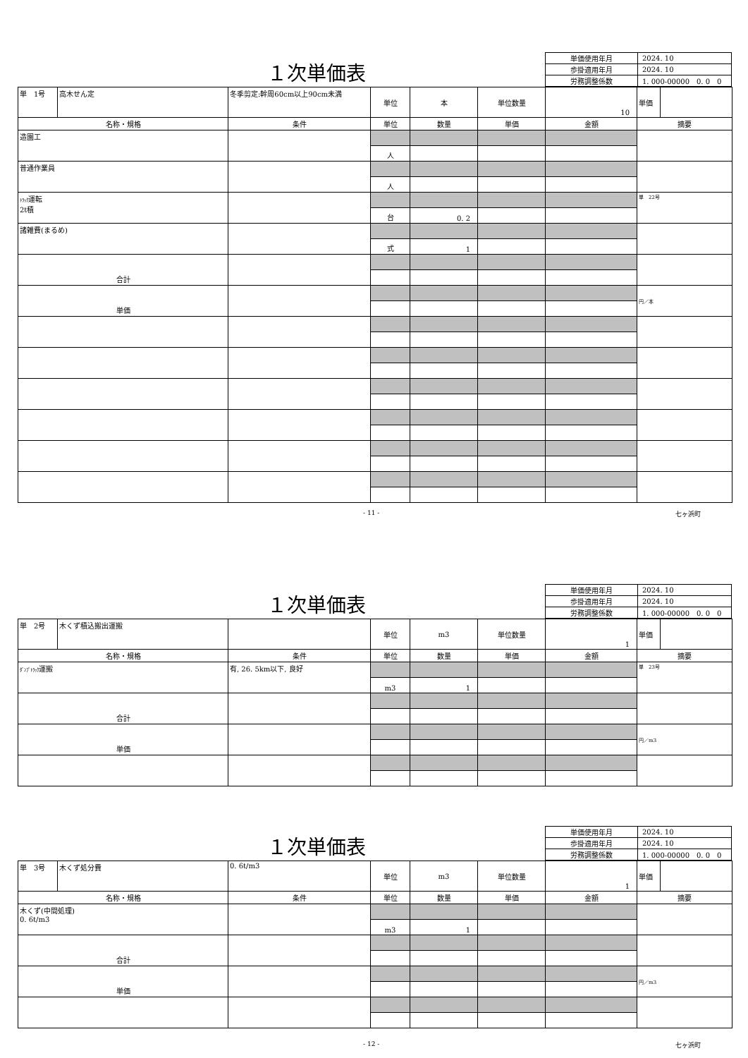１次単価表
| 単価使用年月 | 2024. 10 |
| 歩掛適用年月 | 2024. 10 |
| 労務調整係数 | 1. 000-00000 0. 0 0 |
| 単 1号 | 高木せん定 | 冬季剪定:幹周60cm以上90cm未満 | 単位 | 本 | 単位数量 | 10 | 単価 | |
| 名称・規格 | | 条件 | 単位 | 数量 | 単価 | 金額 | 摘要 | |
| 造園工 | | | | | | | | |
| | | | 人 | | | | | |
| 普通作業員 | | | | | | | | |
| | | | 人 | | | | | |
| ﾄﾗｯｸ 運転 2t積 | | | | | | | 単 22号 | |
| | | | 台 | 0. 2 | | | | |
| 諸雑費(まるめ) | | | | | | | | |
| | | | 式 | 1 | | | | |
| 合計 | | | | | | | | |
| 単価 | | | | | | | 円／本 | |
- 11 - 七ヶ浜町
１次単価表
| 単価使用年月 | 2024. 10 |
| 歩掛適用年月 | 2024. 10 |
| 労務調整係数 | 1. 000-00000 0. 0 0 |
| 単 2号 | 木くず積込搬出運搬 | | 単位 | m3 | 単位数量 | 1 | 単価 | |
| 名称・規格 | | 条件 | 単位 | 数量 | 単価 | 金額 | 摘要 | |
| ﾀﾞﾝﾌﾟﾄﾗｯｸ 運搬 | | 有, 26. 5km以下, 良好 | | | | | 単 23号 | |
| | | | m3 | 1 | | | | |
| 合計 | | | | | | | | |
| 単価 | | | | | | | 円／m3 | |
１次単価表
| 単価使用年月 | 2024. 10 |
| 歩掛適用年月 | 2024. 10 |
| 労務調整係数 | 1. 000-00000 0. 0 0 |
| 単 3号 | 木くず処分費 | 0. 6t/m3 | 単位 | m3 | 単位数量 | 1 | 単価 | |
| 名称・規格 | | 条件 | 単位 | 数量 | 単価 | 金額 | 摘要 | |
| 木くず(中間処理) 0. 6t/m3 | | | | | | | | |
| | | | m3 | 1 | | | | |
| 合計 | | | | | | | | |
| 単価 | | | | | | | 円／m3 | |
- 12 - 七ヶ浜町